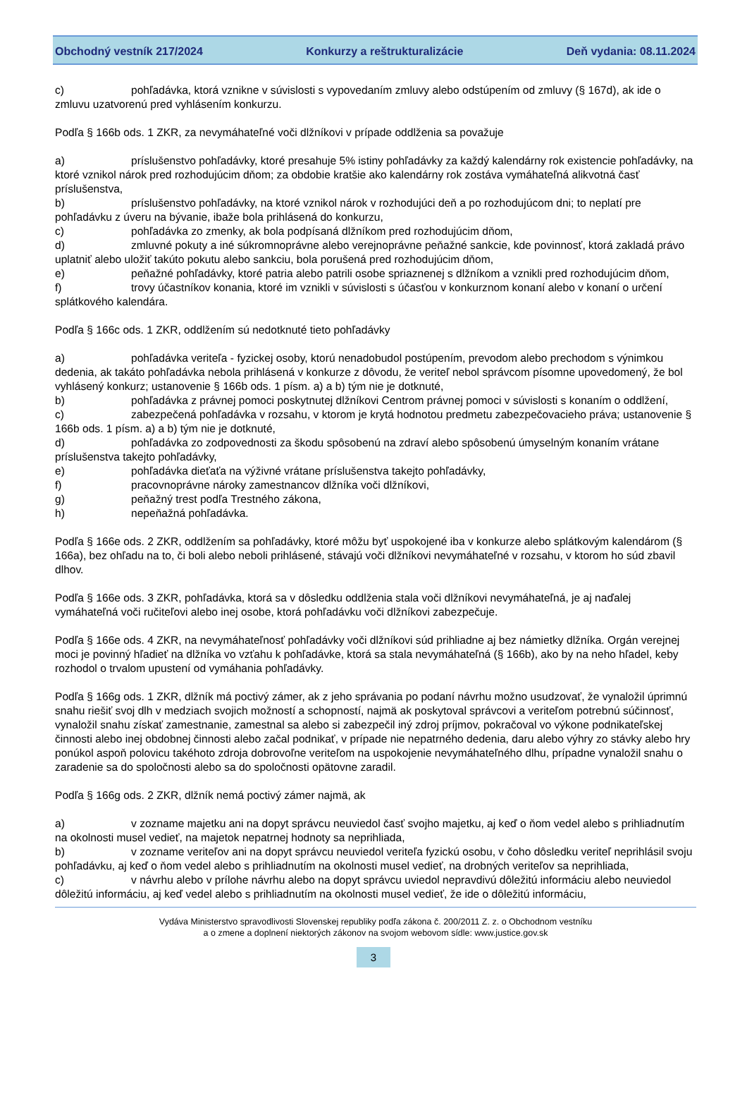Obchodný vestník 217/2024 Konkurzy a reštrukturalizácie Deň vydania: 08.11.2024
c) pohľadávka, ktorá vznikne v súvislosti s vypovedaním zmluvy alebo odstúpením od zmluvy (§ 167d), ak ide o zmluvu uzatvorenú pred vyhlásením konkurzu.
Podľa § 166b ods. 1 ZKR, za nevymáhateľné voči dlžníkovi v prípade oddlženia sa považuje
a) príslušenstvo pohľadávky, ktoré presahuje 5% istiny pohľadávky za každý kalendárny rok existencie pohľadávky, na ktoré vznikol nárok pred rozhodujúcim dňom; za obdobie kratšie ako kalendárny rok zostáva vymáhateľná alikvotná časť príslušenstva,
b) príslušenstvo pohľadávky, na ktoré vznikol nárok v rozhodujúci deň a po rozhodujúcom dni; to neplatí pre pohľadávku z úveru na bývanie, ibažе bola prihlásená do konkurzu,
c) pohľadávka zo zmenky, ak bola podpísaná dlžníkom pred rozhodujúcim dňom,
d) zmluvné pokuty a iné súkromnoprávne alebo verejnoprávne peňažné sankcie, kde povinnosť, ktorá zakladá právo uplatniť alebo uložiť takúto pokutu alebo sankciu, bola porušená pred rozhodujúcim dňom,
e) peňažné pohľadávky, ktoré patria alebo patrili osobe spriaznenej s dlžníkom a vznikli pred rozhodujúcim dňom,
f) trovy účastníkov konania, ktoré im vznikli v súvislosti s účasťou v konkurznom konaní alebo v konaní o určení splátkového kalendára.
Podľa § 166c ods. 1 ZKR, oddlžením sú nedotknuté tieto pohľadávky
a) pohľadávka veriteľa - fyzickej osoby, ktorú nenadobudol postúpením, prevodom alebo prechodom s výnimkou dedenia, ak takáto pohľadávka nebola prihlásená v konkurze z dôvodu, že veriteľ nebol správcom písomne upovedomený, že bol vyhlásený konkurz; ustanovenie § 166b ods. 1 písm. a) a b) tým nie je dotknuté,
b) pohľadávka z právnej pomoci poskytnutej dlžníkovi Centrom právnej pomoci v súvislosti s konaním o oddlžení,
c) zabezpečená pohľadávka v rozsahu, v ktorom je krytá hodnotou predmetu zabezpečovacieho práva; ustanovenie § 166b ods. 1 písm. a) a b) tým nie je dotknuté,
d) pohľadávka zo zodpovednosti za škodu spôsobenú na zdraví alebo spôsobenú úmyselným konaním vrátane príslušenstva takejto pohľadávky,
e) pohľadávka dieťaťa na výživné vrátane príslušenstva takejto pohľadávky,
f) pracovnoprávne nároky zamestnancov dlžníka voči dlžníkovi,
g) peňažný trest podľa Trestného zákona,
h) nepeňažná pohľadávka.
Podľa § 166e ods. 2 ZKR, oddlžením sa pohľadávky, ktoré môžu byť uspokojené iba v konkurze alebo splátkovým kalendárom (§ 166a), bez ohľadu na to, či boli alebo neboli prihlásené, stávajú voči dlžníkovi nevymáhateľné v rozsahu, v ktorom ho súd zbavil dlhov.
Podľa § 166e ods. 3 ZKR, pohľadávka, ktorá sa v dôsledku oddlženia stala voči dlžníkovi nevymáhateľná, je aj naďalej vymáhateľná voči ručiteľovi alebo inej osobe, ktorá pohľadávku voči dlžníkovi zabezpečuje.
Podľa § 166e ods. 4 ZKR, na nevymáhateľnosť pohľadávky voči dlžníkovi súd prihliadne aj bez námietky dlžníka. Orgán verejnej moci je povinný hľadieť na dlžníka vo vzťahu k pohľadávke, ktorá sa stala nevymáhateľná (§ 166b), ako by na neho hľadel, keby rozhodol o trvalom upustení od vymáhania pohľadávky.
Podľa § 166g ods. 1 ZKR, dlžník má poctivý zámer, ak z jeho správania po podaní návrhu možno usudzovať, že vynaložil úprimnú snahu riešiť svoj dlh v medziach svojich možností a schopností, najmä ak poskytoval správcovi a veriteľom potrebnú súčinnosť, vynaložil snahu získať zamestnanie, zamestnal sa alebo si zabezpečil iný zdroj príjmov, pokračoval vo výkone podnikateľskej činnosti alebo inej obdobnej činnosti alebo začal podnikať, v prípade nie nepatrného dedenia, daru alebo výhry zo stávky alebo hry ponúkol aspoň polovicu takéhoto zdroja dobrovoľne veriteľom na uspokojenie nevymáhateľného dlhu, prípadne vynaložil snahu o zaradenie sa do spoločnosti alebo sa do spoločnosti opätovne zaradil.
Podľa § 166g ods. 2 ZKR, dlžník nemá poctivý zámer najmä, ak
a) v zozname majetku ani na dopyt správcu neuviedol časť svojho majetku, aj keď o ňom vedel alebo s prihliadnutím na okolnosti musel vedieť, na majetok nepatrnej hodnoty sa neprihliada,
b) v zozname veriteľov ani na dopyt správcu neuviedol veriteľa fyzickú osobu, v čoho dôsledku veriteľ neprihlásil svoju pohľadávku, aj keď o ňom vedel alebo s prihliadnutím na okolnosti musel vedieť, na drobných veriteľov sa neprihliada,
c) v návrhu alebo v prílohe návrhu alebo na dopyt správcu uviedol nepravdivú dôležitú informáciu alebo neuviedol dôležitú informáciu, aj keď vedel alebo s prihliadnutím na okolnosti musel vedieť, že ide o dôležitú informáciu,
Vydáva Ministerstvo spravodlivosti Slovenskej republiky podľa zákona č. 200/2011 Z. z. o Obchodnom vestníku
a o zmene a doplnení niektorých zákonov na svojom webovom sídle: www.justice.gov.sk
3